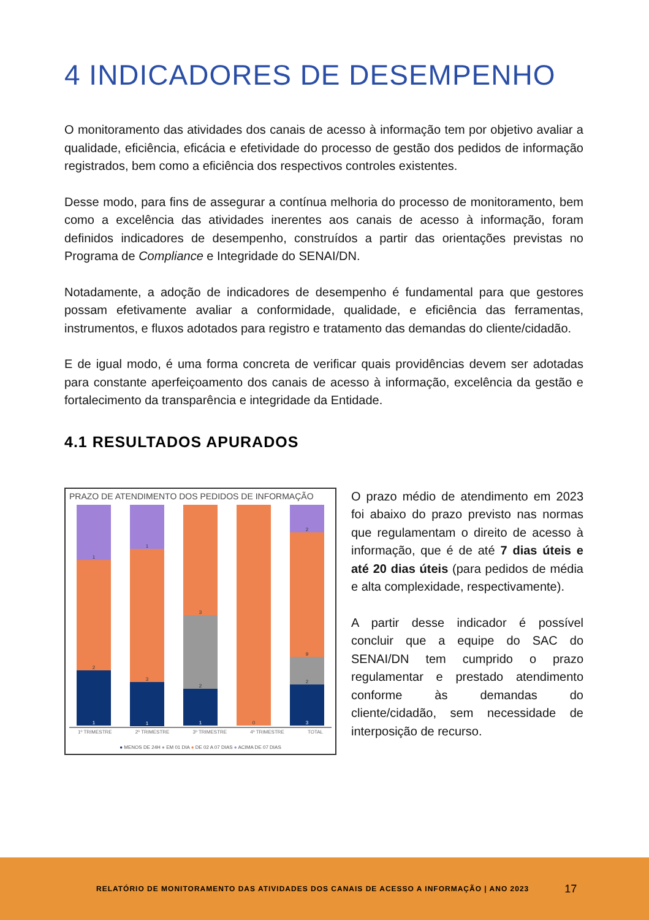4 INDICADORES DE DESEMPENHO
O monitoramento das atividades dos canais de acesso à informação tem por objetivo avaliar a qualidade, eficiência, eficácia e efetividade do processo de gestão dos pedidos de informação registrados, bem como a eficiência dos respectivos controles existentes.
Desse modo, para fins de assegurar a contínua melhoria do processo de monitoramento, bem como a excelência das atividades inerentes aos canais de acesso à informação, foram definidos indicadores de desempenho, construídos a partir das orientações previstas no Programa de Compliance e Integridade do SENAI/DN.
Notadamente, a adoção de indicadores de desempenho é fundamental para que gestores possam efetivamente avaliar a conformidade, qualidade, e eficiência das ferramentas, instrumentos, e fluxos adotados para registro e tratamento das demandas do cliente/cidadão.
E de igual modo, é uma forma concreta de verificar quais providências devem ser adotadas para constante aperfeiçoamento dos canais de acesso à informação, excelência da gestão e fortalecimento da transparência e integridade da Entidade.
4.1 RESULTADOS APURADOS
PRAZO DE ATENDIMENTO DOS PEDIDOS DE INFORMAÇÃO
1
2
1
1
3
1
3
2
1
0
2
9
2
3
1º TRIMESTRE 2º TRIMESTRE 3º TRIMESTRE 4º TRIMESTRE TOTAL
● MENOS DE 24H ● EM 01 DIA ● DE 02 A 07 DIAS ● ACIMA DE 07 DIAS
O prazo médio de atendimento em 2023 foi abaixo do prazo previsto nas normas que regulamentam o direito de acesso à informação, que é de até 7 dias úteis e até 20 dias úteis (para pedidos de média e alta complexidade, respectivamente).
A partir desse indicador é possível concluir que a equipe do SAC do SENAI/DN tem cumprido o prazo regulamentar e prestado atendimento conforme às demandas do cliente/cidadão, sem necessidade de interposição de recurso.
RELATÓRIO DE MONITORAMENTO DAS ATIVIDADES DOS CANAIS DE ACESSO A INFORMAÇÃO | ANO 2023 17